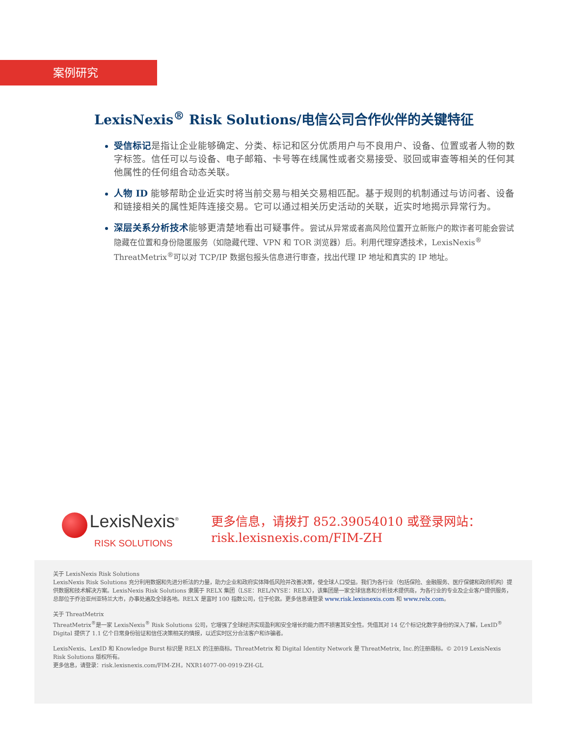案例研究
LexisNexis<sup>®</sup> Risk Solutions/电信公司合作伙伴的关键特征
受信标记是指让企业能够确定、分类、标记和区分优质用户与不良用户、设备、位置或者人物的数字标签。信任可以与设备、电子邮箱、卡号等在线属性或者交易接受、驳回或审查等相关的任何其他属性的任何组合动态关联。
人物 ID 能够帮助企业近实时将当前交易与相关交易相匹配。基于规则的机制通过与访问者、设备和链接相关的属性矩阵连接交易。它可以通过相关历史活动的关联，近实时地揭示异常行为。
深层关系分析技术能够更清楚地看出可疑事件。尝试从异常或者高风险位置开立新账户的欺诈者可能会尝试隐藏在位置和身份隐匿服务（如隐藏代理、VPN 和 TOR 浏览器）后。利用代理穿透技术，LexisNexis<sup>®</sup> ThreatMetrix<sup>®</sup>可以对 TCP/IP 数据包报头信息进行审查，找出代理 IP 地址和真实的 IP 地址。
LexisNexis<sup>®</sup>
RISK SOLUTIONS
更多信息，请拨打 852.39054010 或登录网站：
risk.lexisnexis.com/FIM-ZH
关于 LexisNexis Risk Solutions
LexisNexis Risk Solutions 充分利用数据和先进分析法的力量，助力企业和政府实体降低风险并改善决策，使全球人口受益。我们为各行业（包括保险、金融服务、医疗保健和政府机构）提供数据和技术解决方案。LexisNexis Risk Solutions 隶属于 RELX 集团（LSE：REL/NYSE：RELX），该集团是一家全球信息和分析技术提供商，为各行业的专业及企业客户提供服务，总部位于乔治亚州亚特兰大市，办事处遍及全球各地。RELX 是富时 100 指数公司，位于伦敦。更多信息请登录 www.risk.lexisnexis.com 和 www.relx.com。
关于 ThreatMetrix
ThreatMetrix<sup>®</sup>是一家 LexisNexis<sup>®</sup> Risk Solutions 公司，它增强了全球经济实现盈利和安全增长的能力而不损害其安全性。凭借其对 14 亿个标记化数字身份的深入了解，LexID<sup>®</sup> Digital 提供了 1.1 亿个日常身份验证和信任决策相关的情报，以近实时区分合法客户和诈骗者。
LexisNexis、LexID 和 Knowledge Burst 标识是 RELX 的注册商标。ThreatMetrix 和 Digital Identity Network 是 ThreatMetrix, Inc.的注册商标。© 2019 LexisNexis Risk Solutions 版权所有。
更多信息，请登录：risk.lexisnexis.com/FIM-ZH。NXR14077-00-0919-ZH-GL